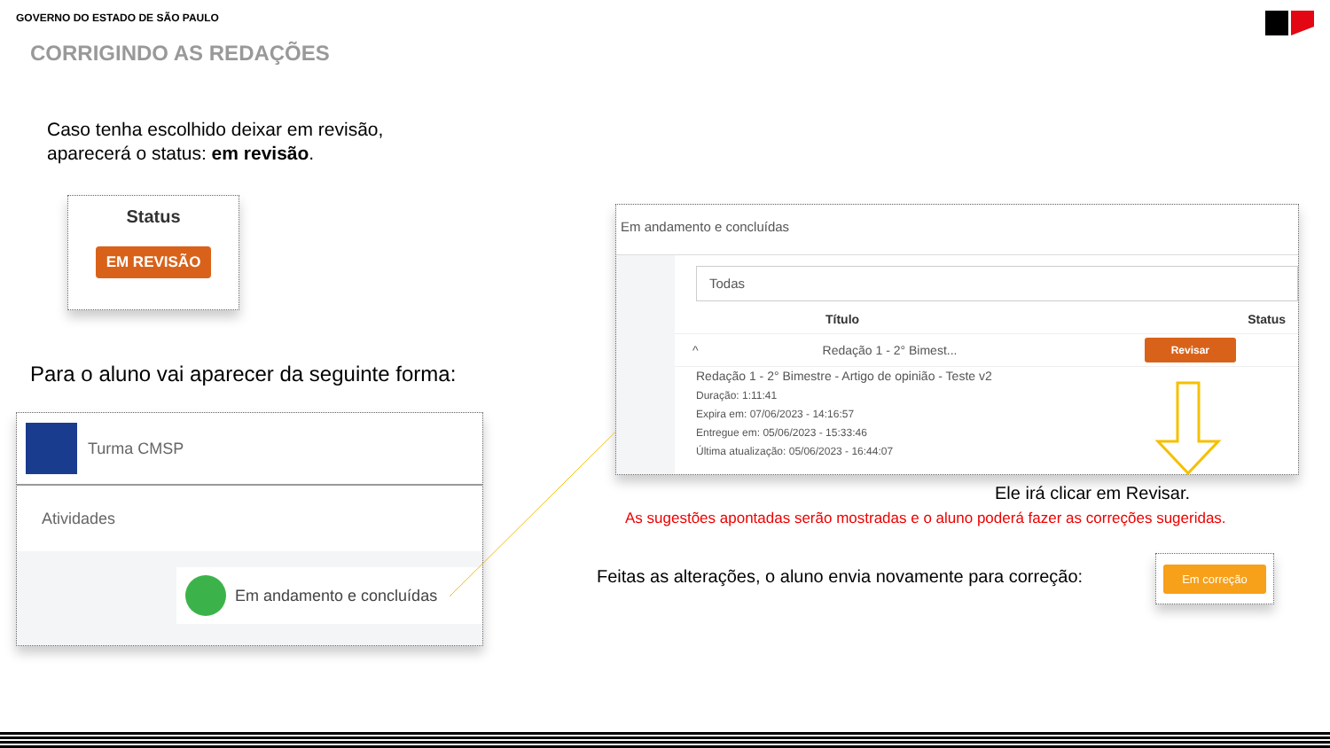GOVERNO DO ESTADO DE SÃO PAULO
CORRIGINDO AS REDAÇÕES
Caso tenha escolhido deixar em revisão,
aparecerá o status: em revisão.
Status
EM REVISÃO
Para o aluno vai aparecer da seguinte forma:
Turma CMSP
Atividades
Em andamento e concluídas
Em andamento e concluídas
Todas
Título Status
^ Redação 1 - 2° Bimest... Revisar
Redação 1 - 2° Bimestre - Artigo de opinião - Teste v2
Duração: 1:11:41
Expira em: 07/06/2023 - 14:16:57
Entregue em: 05/06/2023 - 15:33:46
Última atualização: 05/06/2023 - 16:44:07
Ele irá clicar em Revisar.
As sugestões apontadas serão mostradas e o aluno poderá fazer as correções sugeridas.
Feitas as alterações, o aluno envia novamente para correção:
Em correção